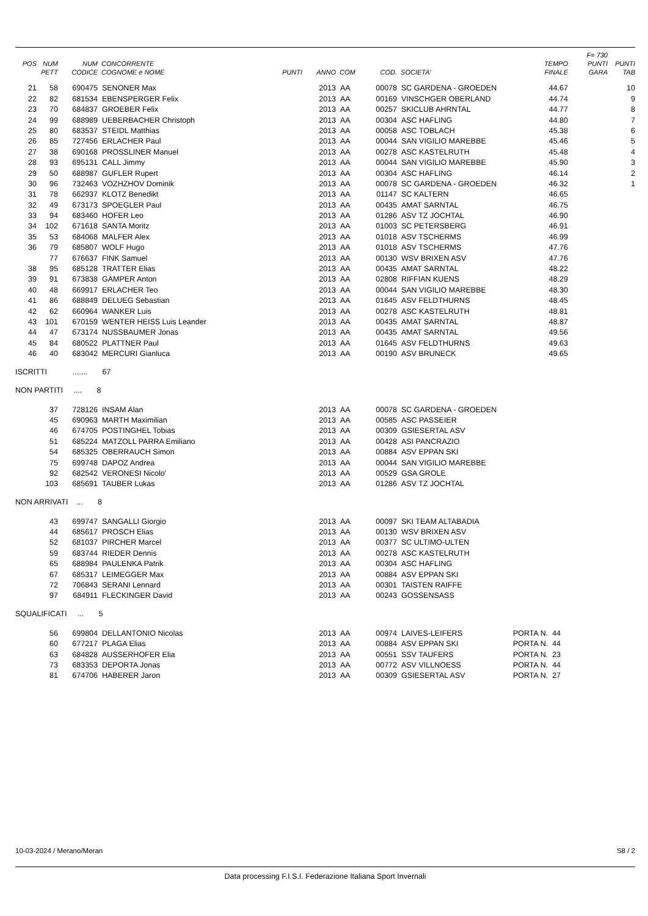| | | | | | | | | | | F= 730 | |
| --- | --- | --- | --- | --- | --- | --- | --- | --- | --- | --- | --- |
| POS | NUM | NUM | CONCORRENTE | | | | | | TEMPO | PUNTI | PUNTI |
| | PETT | CODICE | COGNOME e NOME | PUNTI | ANNO | COM | COD. | SOCIETA' | FINALE | GARA | TAB |
| 21 | 58 | 690475 | SENONER Max | | 2013 | AA | 00078 | SC GARDENA - GROEDEN | 44.67 | | 10 |
| 22 | 82 | 681534 | EBENSPERGER Felix | | 2013 | AA | 00169 | VINSCHGER OBERLAND | 44.74 | | 9 |
| 23 | 70 | 684837 | GROEBER Felix | | 2013 | AA | 00257 | SKICLUB AHRNTAL | 44.77 | | 8 |
| 24 | 99 | 688989 | UEBERBACHER Christoph | | 2013 | AA | 00304 | ASC HAFLING | 44.80 | | 7 |
| 25 | 80 | 683537 | STEIDL Matthias | | 2013 | AA | 00058 | ASC TOBLACH | 45.38 | | 6 |
| 26 | 85 | 727456 | ERLACHER Paul | | 2013 | AA | 00044 | SAN VIGILIO MAREBBE | 45.46 | | 5 |
| 27 | 38 | 690168 | PROSSLINER Manuel | | 2013 | AA | 00278 | ASC KASTELRUTH | 45.48 | | 4 |
| 28 | 93 | 695131 | CALL Jimmy | | 2013 | AA | 00044 | SAN VIGILIO MAREBBE | 45.90 | | 3 |
| 29 | 50 | 688987 | GUFLER Rupert | | 2013 | AA | 00304 | ASC HAFLING | 46.14 | | 2 |
| 30 | 96 | 732463 | VOZHZHOV Dominik | | 2013 | AA | 00078 | SC GARDENA - GROEDEN | 46.32 | | 1 |
| 31 | 78 | 662937 | KLOTZ Benedikt | | 2013 | AA | 01147 | SC KALTERN | 46.65 | | |
| 32 | 49 | 673173 | SPOEGLER Paul | | 2013 | AA | 00435 | AMAT SARNTAL | 46.75 | | |
| 33 | 94 | 683460 | HOFER Leo | | 2013 | AA | 01286 | ASV TZ JOCHTAL | 46.90 | | |
| 34 | 102 | 671618 | SANTA Moritz | | 2013 | AA | 01003 | SC PETERSBERG | 46.91 | | |
| 35 | 53 | 684068 | MALFER Alex | | 2013 | AA | 01018 | ASV TSCHERMS | 46.99 | | |
| 36 | 79 | 685807 | WOLF Hugo | | 2013 | AA | 01018 | ASV TSCHERMS | 47.76 | | |
| | 77 | 676637 | FINK Samuel | | 2013 | AA | 00130 | WSV BRIXEN ASV | 47.76 | | |
| 38 | 95 | 685128 | TRATTER Elias | | 2013 | AA | 00435 | AMAT SARNTAL | 48.22 | | |
| 39 | 91 | 673838 | GAMPER Anton | | 2013 | AA | 02808 | RIFFIAN KUENS | 48.29 | | |
| 40 | 48 | 669917 | ERLACHER Teo | | 2013 | AA | 00044 | SAN VIGILIO MAREBBE | 48.30 | | |
| 41 | 86 | 688849 | DELUEG Sebastian | | 2013 | AA | 01645 | ASV FELDTHURNS | 48.45 | | |
| 42 | 62 | 660964 | WANKER Luis | | 2013 | AA | 00278 | ASC KASTELRUTH | 48.81 | | |
| 43 | 101 | 670159 | WENTER HEISS Luis Leander | | 2013 | AA | 00435 | AMAT SARNTAL | 48.87 | | |
| 44 | 47 | 673174 | NUSSBAUMER Jonas | | 2013 | AA | 00435 | AMAT SARNTAL | 49.56 | | |
| 45 | 84 | 680522 | PLATTNER Paul | | 2013 | AA | 01645 | ASV FELDTHURNS | 49.63 | | |
| 46 | 40 | 683042 | MERCURI Gianluca | | 2013 | AA | 00190 | ASV BRUNECK | 49.65 | | |
ISCRITTI ....... 67
NON PARTITI .... 8
| 37 | 728126 | INSAM Alan | 2013 | AA | 00078 | SC GARDENA - GROEDEN | |
| 45 | 690963 | MARTH Maximilian | 2013 | AA | 00585 | ASC PASSEIER | |
| 46 | 674705 | POSTINGHEL Tobias | 2013 | AA | 00309 | GSIESERTAL ASV | |
| 51 | 685224 | MATZOLL PARRA Emiliano | 2013 | AA | 00428 | ASI PANCRAZIO | |
| 54 | 685325 | OBERRAUCH Simon | 2013 | AA | 00884 | ASV EPPAN SKI | |
| 75 | 699748 | DAPOZ Andrea | 2013 | AA | 00044 | SAN VIGILIO MAREBBE | |
| 92 | 682542 | VERONESI Nicolo' | 2013 | AA | 00529 | GSA GROLE | |
| 103 | 685691 | TAUBER Lukas | 2013 | AA | 01286 | ASV TZ JOCHTAL | |
NON ARRIVATI ... 8
| 43 | 699747 | SANGALLI Giorgio | 2013 | AA | 00097 | SKI TEAM ALTABADIA | |
| 44 | 685617 | PROSCH Elias | 2013 | AA | 00130 | WSV BRIXEN ASV | |
| 52 | 681037 | PIRCHER Marcel | 2013 | AA | 00377 | SC ULTIMO-ULTEN | |
| 59 | 683744 | RIEDER Dennis | 2013 | AA | 00278 | ASC KASTELRUTH | |
| 65 | 688984 | PAULENKA Patrik | 2013 | AA | 00304 | ASC HAFLING | |
| 67 | 685317 | LEIMEGGER Max | 2013 | AA | 00884 | ASV EPPAN SKI | |
| 72 | 706843 | SERANI Lennard | 2013 | AA | 00301 | TAISTEN RAIFFE | |
| 97 | 684911 | FLECKINGER David | 2013 | AA | 00243 | GOSSENSASS | |
SQUALIFICATI ... 5
| 56 | 699804 | DELLANTONIO Nicolas | 2013 | AA | 00974 | LAIVES-LEIFERS | PORTA N. 44 |
| 60 | 677217 | PLAGA Elias | 2013 | AA | 00884 | ASV EPPAN SKI | PORTA N. 44 |
| 63 | 684828 | AUSSERHOFER Elia | 2013 | AA | 00551 | SSV TAUFERS | PORTA N. 23 |
| 73 | 683353 | DEPORTA Jonas | 2013 | AA | 00772 | ASV VILLNOESS | PORTA N. 44 |
| 81 | 674706 | HABERER Jaron | 2013 | AA | 00309 | GSIESERTAL ASV | PORTA N. 27 |
10-03-2024 / Merano/Meran S8 / 2
Data processing F.I.S.I. Federazione Italiana Sport Invernali